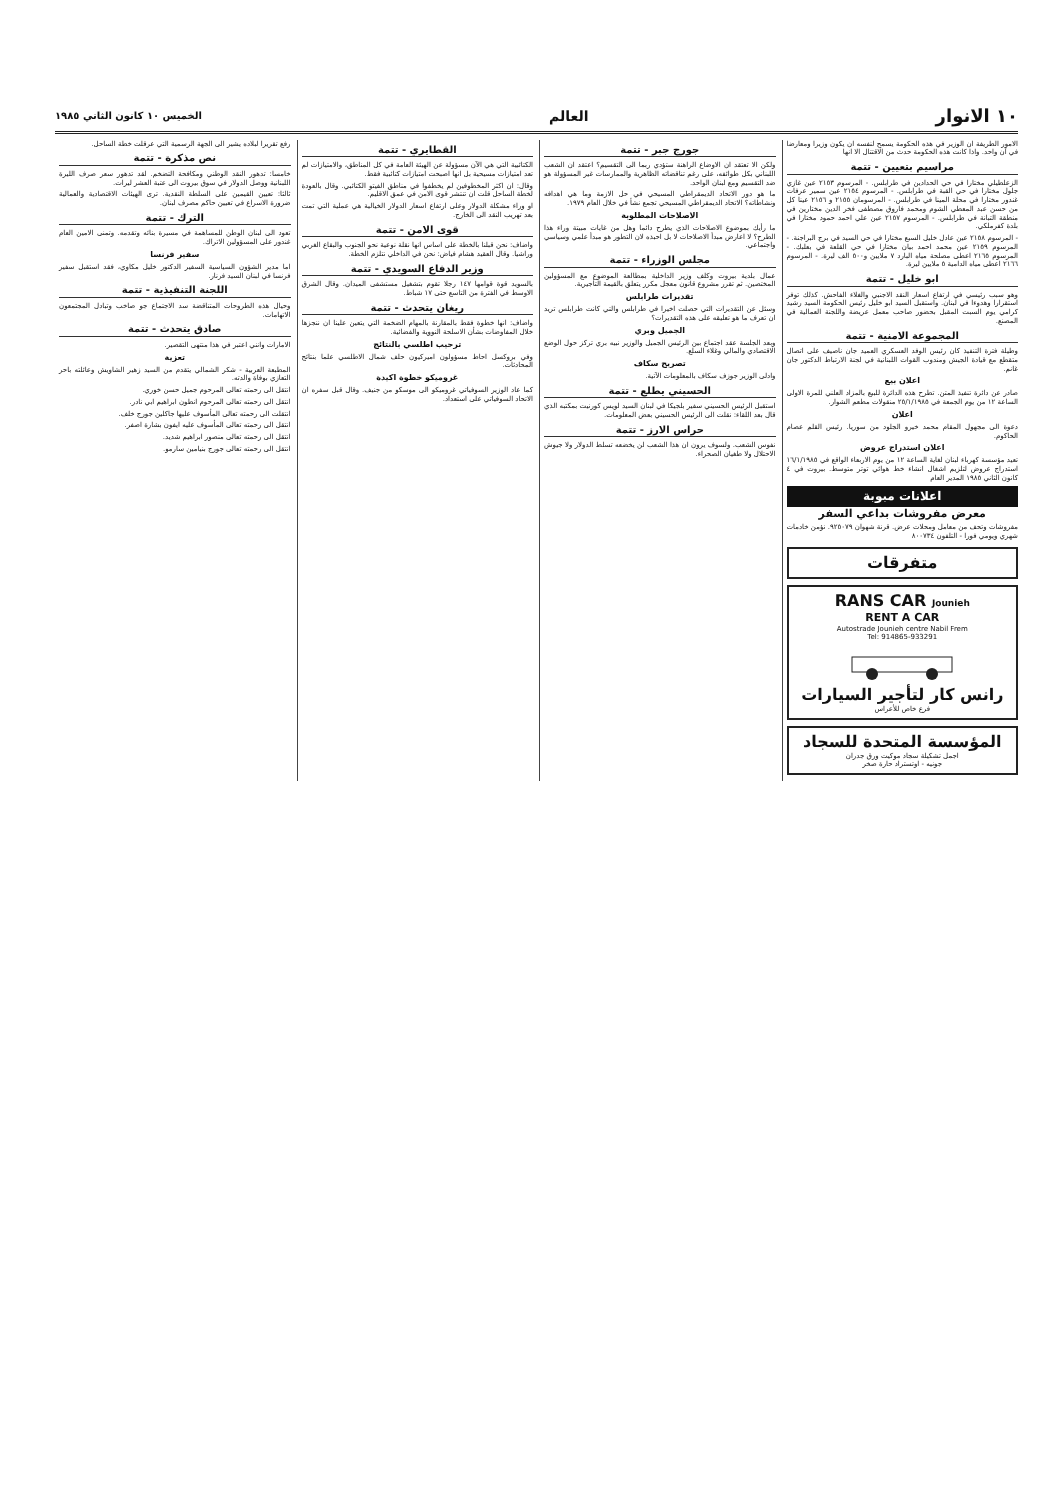١٠ الانوار
العالم
الخميس ١٠ كانون الثاني ١٩٨٥
الامور الطريفة ان الوزير في هذه الحكومة يسمح لنفسه ان يكون وزيرا ومعارضا في آن واحد. واذا كانت هذه الحكومة حدث من الاقتتال الا انها
مراسيم بتعيين - تتمة
الزعلطيلي مختارا في حي الحدادين في طرابلس. - المرسوم ٢١٥٣ عين غازي جلول مختارا في حي القبة في طرابلس. - المرسوم ٢١٥٤ عين سمير عرفات غندور مختارا في محلة المينا في طرابلس. - المرسومان ٢١٥٥ و ٢١٥٦ عينا كل من حسن عبد المعطي الشوم ومحمد فاروق مصطفى فخر الدين مختارين في منطقة التبانة في طرابلس. - المرسوم ٢١٥٧ عين علي احمد حمود مختارا في بلدة كفرملكي.
- المرسوم ٢١٥٨ عين عادل خليل السبع مختارا في حي السيد في برج البراجنة. - المرسوم ٢١٥٩ عين محمد احمد بيان مختارا في حي القلعة في بعلبك. - المرسوم ٢١٦٥ اعطى مصلحة مياه البارد ٧ ملايين و٥٠٠ الف ليرة. - المرسوم ٢١٦٦ اعطى مياه الدامية ٥ ملايين ليرة.
ابو خليل - تتمة
وهو سبب رئيسي في ارتفاع اسعار النقد الاجنبي والغلاء الفاحش. كذلك توفر استقرارا وهدوءا في لبنان. واستقبل السيد ابو خليل رئيس الحكومة السيد رشيد كرامي يوم السبت المقبل بحضور صاحب معمل عريضة واللجنة العمالية في المصنع.
المجموعة الامنية - تتمة
وطيلة فترة التنفيذ كان رئيس الوفد العسكري العميد جان ناصيف على اتصال متقطع مع قيادة الجيش ومندوب القوات اللبنانية في لجنة الارتباط الدكتور جان غانم.
اعلان بيع
صادر عن دائرة تنفيذ المتن. تطرح هذه الدائرة للبيع بالمزاد العلني للمرة الاولى الساعة ١٢ من يوم الجمعة في ٢٥/١/١٩٨٥ منقولات مطعم الشوار.
اعلان
دعوة الى مجهول المقام محمد خيرو الجلود من سوريا. رئيس القلم عصام الحاكوم.
اعلان استدراج عروض
تعيد مؤسسة كهرباء لبنان لغاية الساعة ١٢ من يوم الاربعاء الواقع في ١٦/١/١٩٨٥ استدراج عروض لتلزيم اشغال انشاء خط هوائي توتر متوسط. بيروت في ٤ كانون الثاني ١٩٨٥ المدير العام
اعلانات مبوبة
معرض مفروشات بداعي السفر
مفروشات وتحف من معامل ومحلات عرض. قرنة شهوان ٩٢٥٠٧٩. نؤمن خادمات شهري ويومي فورا - التلفون ٨٠٠٧٣٤
متفرقات
RANS CAR Jounieh
RENT A CAR
Autostrade Jounieh centre Nabil Frem
Tel: 914865-933291
رانس كار لتأجير السيارات
فرع خاص للأعراس
المؤسسة المتحدة للسجاد
اجمل تشكيلة سجاد موكيت ورق جدران
جونيه - اوتستراد حارة صخر
جورج جبر - تتمة
ولكن الا تعتقد ان الاوضاع الراهنة ستؤدي ربما الى التقسيم؟ اعتقد ان الشعب اللبناني بكل طوائفه، على رغم تناقضاته الظاهرية والممارسات غير المسؤولة هو ضد التقسيم ومع لبنان الواحد.
ما هو دور الاتحاد الديمقراطي المسيحي في حل الازمة وما هي اهدافه ونشاطاته؟ الاتحاد الديمقراطي المسيحي تجمع نشأ في خلال العام ١٩٧٩.
الاصلاحات المطلوبة
ما رأيك بموضوع الاصلاحات الذي يطرح دائما وهل من غايات مبيتة وراء هذا الطرح؟ لا اعارض مبدأ الاصلاحات لا بل احبذه لان التطور هو مبدأ علمي وسياسي واجتماعي.
مجلس الوزراء - تتمة
عمال بلدية بيروت وكلف وزير الداخلية بمطالعة الموضوع مع المسؤولين المختصين. ثم تقرر مشروع قانون معجل مكرر يتعلق بالقيمة التأجيرية.
تقديرات طرابلس
وسئل عن التقديرات التي حصلت اخيرا في طرابلس والتي كانت طرابلس تريد ان تعرف ما هو تعليقه على هذه التقديرات؟
الجميل وبري
وبعد الجلسة عقد اجتماع بين الرئيس الجميل والوزير نبيه بري تركز حول الوضع الاقتصادي والمالي وغلاء السلع.
تصريح سكاف
وادلى الوزير جوزف سكاف بالمعلومات الآتية.
الحسيني يطلع - تتمة
استقبل الرئيس الحسيني سفير بلجيكا في لبنان السيد لويس كورنيت بمكتبه الذي قال بعد اللقاء: نقلت الى الرئيس الحسيني بعض المعلومات.
حراس الارز - تتمة
نفوس الشعب. ولسوف يرون ان هذا الشعب لن يخضعه تسلط الدولار ولا جيوش الاحتلال ولا طغيان الصحراء.
القطايري - تتمة
الكتائبية التي هي الآن مسؤولة عن الهيئة العامة في كل المناطق، والامتيازات لم تعد امتيازات مسيحية بل انها اصبحت امتيازات كتائبية فقط.
وقال: ان اكثر المخطوفين لم يخطفوا في مناطق الفيتو الكتائبي. وقال بالعودة لخطة الساحل قلت ان تنتشر قوى الامن في عمق الاقليم.
او وراء مشكلة الدولار وعلى ارتفاع اسعار الدولار الخيالية هي عملية التي تمت بعد تهريب النقد الى الخارج.
قوى الامن - تتمة
واضاف: نحن قبلنا بالخطة على اساس انها نقلة نوعية نحو الجنوب والبقاع الغربي وراشيا. وقال العقيد هشام فياض: نحن في الداخلي نتلزم الخطة.
وزير الدفاع السويدي - تتمة
بالسويد قوة قوامها ١٤٧ رجلا تقوم بتشغيل مستشفى الميدان. وقال الشرق الاوسط في الفترة من التاسع حتى ١٧ شباط.
ريغان يتحدث - تتمة
واضاف: انها خطوة فقط بالمقارنة بالمهام الضخمة التي يتعين علينا ان ننجزها خلال المفاوضات بشأن الاسلحة النووية والفضائية.
ترحيب اطلسي بالنتائج
وفي بروكسل احاط مسؤولون اميركيون حلف شمال الاطلسي علما بنتائج المحادثات.
غروميكو خطوة اكيدة
كما عاد الوزير السوفياتي غروميكو الى موسكو من جنيف. وقال قبل سفره ان الاتحاد السوفياتي على استعداد.
رفع تقريرا لبلاده يشير الى الجهة الرسمية التي عرقلت خطة الساحل.
نص مذكرة - تتمة
خامسا: تدهور النقد الوطني ومكافحة التضخم. لقد تدهور سعر صرف الليرة اللبنانية ووصل الدولار في سوق بيروت الى عتبة العشر ليرات.
ثالثا: تعيين القيمين على السلطة النقدية. ترى الهيئات الاقتصادية والعمالية ضرورة الاسراع في تعيين حاكم مصرف لبنان.
الترك - تتمة
تعود الى لبنان الوطن للمساهمة في مسيرة بنائه وتقدمه. وتمنى الامين العام غندور على المسؤولين الاتراك.
سفير فرنسا
اما مدير الشؤون السياسية السفير الدكتور خليل مكاوي، فقد استقبل سفير فرنسا في لبنان السيد فرنار.
اللجنة التنفيذية - تتمة
وحيال هذه الطروحات المتناقضة سد الاجتماع جو صاخب وتبادل المجتمعون الاتهامات.
صادق يتحدث - تتمة
الامارات وانني اعتبر في هذا منتهى التقصير.
تعزية
المطبعة العربية - شكر الشمالي يتقدم من السيد زهير الشاويش وعائلته باحر التعازي بوفاة والدته.
انتقل الى رحمته تعالى المرحوم جميل حسن خوري.
انتقل الى رحمته تعالى المرحوم انطون ابراهيم ابي نادر.
انتقلت الى رحمته تعالى المأسوف عليها جاكلين جورج خلف.
انتقل الى رحمته تعالى المأسوف عليه ايفون بشارة اصفر.
انتقل الى رحمته تعالى منصور ابراهيم شديد.
انتقل الى رحمته تعالى جورج بنيامين سارمو.